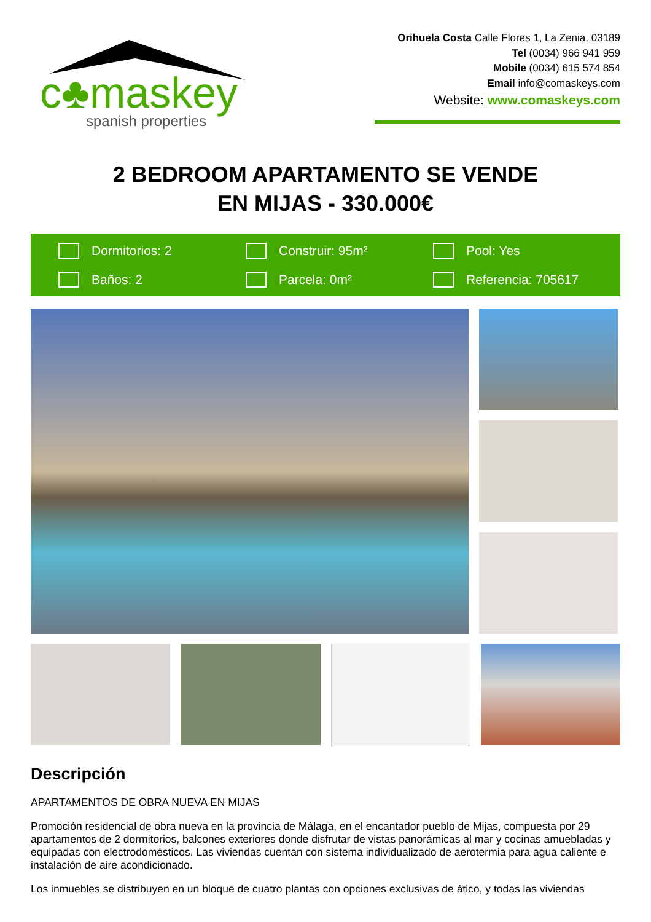c♣maskey
spanish properties
Orihuela Costa Calle Flores 1, La Zenia, 03189
Tel (0034) 966 941 959
Mobile (0034) 615 574 854
Email info@comaskeys.com
Website: www.comaskeys.com
2 BEDROOM APARTAMENTO SE VENDE
EN MIJAS - 330.000€
Dormitorios: 2
Construir: 95m²
Pool: Yes
Baños: 2
Parcela: 0m²
Referencia: 705617
Descripción
APARTAMENTOS DE OBRA NUEVA EN MIJAS
Promoción residencial de obra nueva en la provincia de Málaga, en el encantador pueblo de Mijas, compuesta por 29 apartamentos de 2 dormitorios, balcones exteriores donde disfrutar de vistas panorámicas al mar y cocinas amuebladas y equipadas con electrodomésticos. Las viviendas cuentan con sistema individualizado de aerotermia para agua caliente e instalación de aire acondicionado.
Los inmuebles se distribuyen en un bloque de cuatro plantas con opciones exclusivas de ático, y todas las viviendas